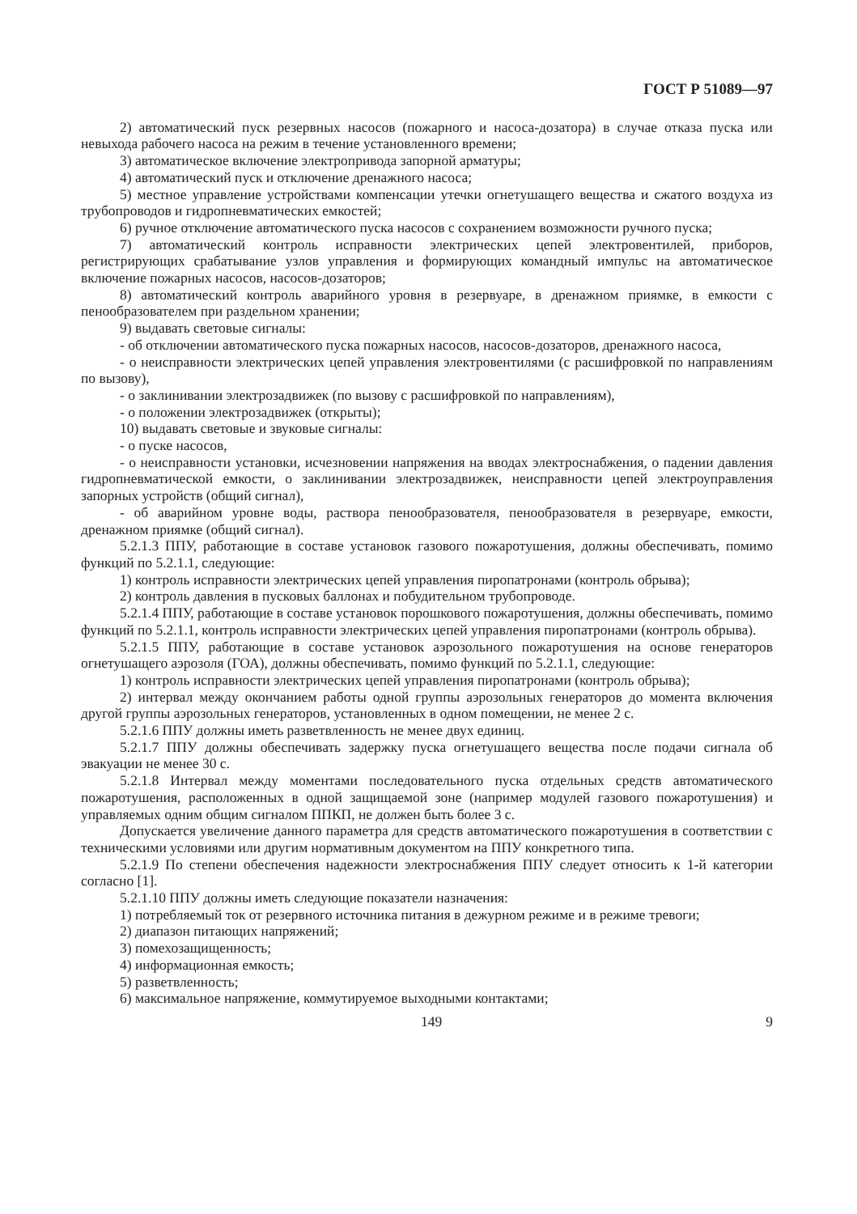ГОСТ Р 51089—97
2) автоматический пуск резервных насосов (пожарного и насоса-дозатора) в случае отказа пуска или невыхода рабочего насоса на режим в течение установленного времени;
3) автоматическое включение электропривода запорной арматуры;
4) автоматический пуск и отключение дренажного насоса;
5) местное управление устройствами компенсации утечки огнетушащего вещества и сжатого воздуха из трубопроводов и гидропневматических емкостей;
6) ручное отключение автоматического пуска насосов с сохранением возможности ручного пуска;
7) автоматический контроль исправности электрических цепей электровентилей, приборов, регистрирующих срабатывание узлов управления и формирующих командный импульс на автоматическое включение пожарных насосов, насосов-дозаторов;
8) автоматический контроль аварийного уровня в резервуаре, в дренажном приямке, в емкости с пенообразователем при раздельном хранении;
9) выдавать световые сигналы:
- об отключении автоматического пуска пожарных насосов, насосов-дозаторов, дренажного насоса,
- о неисправности электрических цепей управления электровентилями (с расшифровкой по направлениям по вызову),
- о заклинивании электрозадвижек (по вызову с расшифровкой по направлениям),
- о положении электрозадвижек (открыты);
10) выдавать световые и звуковые сигналы:
- о пуске насосов,
- о неисправности установки, исчезновении напряжения на вводах электроснабжения, о падении давления гидропневматической емкости, о заклинивании электрозадвижек, неисправности цепей электроуправления запорных устройств (общий сигнал),
- об аварийном уровне воды, раствора пенообразователя, пенообразователя в резервуаре, емкости, дренажном приямке (общий сигнал).
5.2.1.3 ППУ, работающие в составе установок газового пожаротушения, должны обеспечивать, помимо функций по 5.2.1.1, следующие:
1) контроль исправности электрических цепей управления пиропатронами (контроль обрыва);
2) контроль давления в пусковых баллонах и побудительном трубопроводе.
5.2.1.4 ППУ, работающие в составе установок порошкового пожаротушения, должны обеспечивать, помимо функций по 5.2.1.1, контроль исправности электрических цепей управления пиропатронами (контроль обрыва).
5.2.1.5 ППУ, работающие в составе установок аэрозольного пожаротушения на основе генераторов огнетушащего аэрозоля (ГОА), должны обеспечивать, помимо функций по 5.2.1.1, следующие:
1) контроль исправности электрических цепей управления пиропатронами (контроль обрыва);
2) интервал между окончанием работы одной группы аэрозольных генераторов до момента включения другой группы аэрозольных генераторов, установленных в одном помещении, не менее 2 с.
5.2.1.6 ППУ должны иметь разветвленность не менее двух единиц.
5.2.1.7 ППУ должны обеспечивать задержку пуска огнетушащего вещества после подачи сигнала об эвакуации не менее 30 с.
5.2.1.8 Интервал между моментами последовательного пуска отдельных средств автоматического пожаротушения, расположенных в одной защищаемой зоне (например модулей газового пожаротушения) и управляемых одним общим сигналом ППКП, не должен быть более 3 с.
Допускается увеличение данного параметра для средств автоматического пожаротушения в соответствии с техническими условиями или другим нормативным документом на ППУ конкретного типа.
5.2.1.9 По степени обеспечения надежности электроснабжения ППУ следует относить к 1-й категории согласно [1].
5.2.1.10 ППУ должны иметь следующие показатели назначения:
1) потребляемый ток от резервного источника питания в дежурном режиме и в режиме тревоги;
2) диапазон питающих напряжений;
3) помехозащищенность;
4) информационная емкость;
5) разветвленность;
6) максимальное напряжение, коммутируемое выходными контактами;
149 9